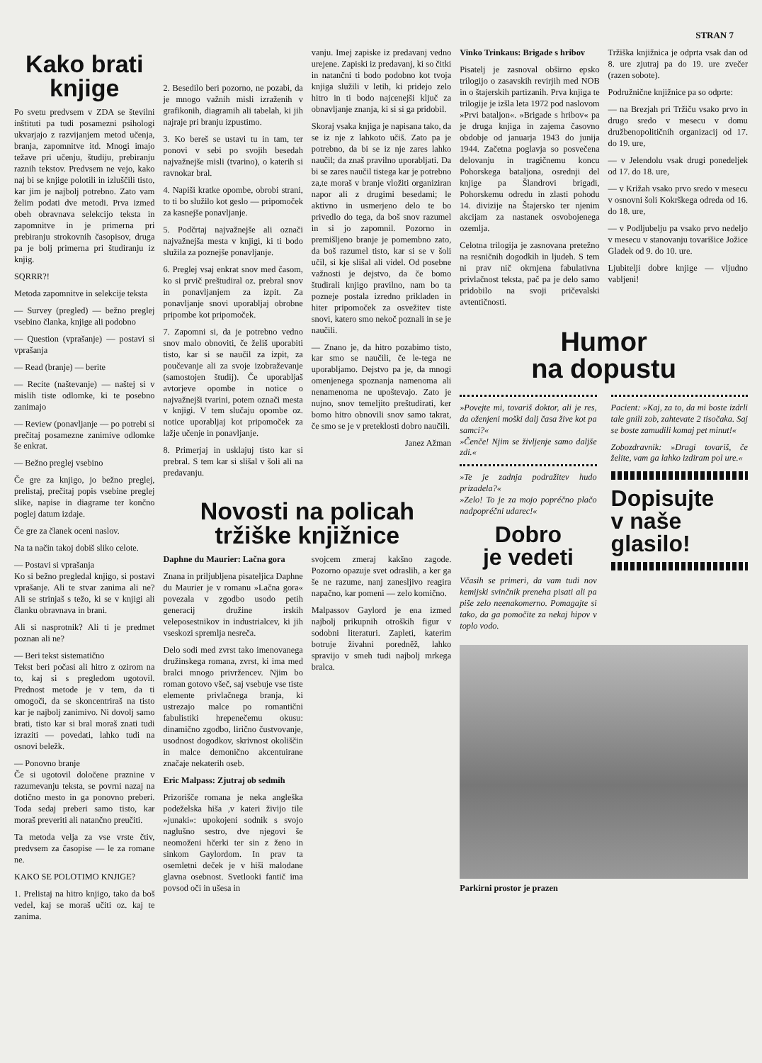STRAN 7
Kako brati knjige
Po svetu predvsem v ZDA se številni inštituti pa tudi posamezni psihologi ukvarjajo z razvijanjem metod učenja, branja, zapomnitve itd. Mnogi imajo težave pri učenju, študiju, prebiranju raznih tekstov. Predvsem ne vejo, kako naj bi se knjige polotili in izluščili tisto, kar jim je najbolj potrebno. Zato vam želim podati dve metodi. Prva izmed obeh obravnava selekcijo teksta in zapomnitve in je primerna pri prebiranju strokovnih časopisov, druga pa je bolj primerna pri študiranju iz knjig.
SQRRR?!
Metoda zapomnitve in selekcije teksta
— Survey (pregled) — bežno preglej vsebino članka, knjige ali podobno
— Question (vprašanje) — postavi si vprašanja
— Read (branje) — berite
— Recite (naštevanje) — naštej si v mislih tiste odlomke, ki te posebno zanimajo
— Review (ponavljanje — po potrebi si prečitaj posamezne zanimive odlomke še enkrat.
— Bežno preglej vsebino
Če gre za knjigo, jo bežno preglej, prelistaj, prečitaj popis vsebine preglej slike, napise in diagrame ter končno poglej datum izdaje.
Če gre za članek oceni naslov.
Na ta način takoj dobiš sliko celote.
— Postavi si vprašanja
Ko si bežno pregledal knjigo, si postavi vprašanje. Ali te stvar zanima ali ne? Ali se strinjaš s težo, ki se v knjigi ali članku obravnava in brani.
Ali si nasprotnik? Ali ti je predmet poznan ali ne?
— Beri tekst sistematično
Tekst beri počasi ali hitro z ozirom na to, kaj si s pregledom ugotovil. Prednost metode je v tem, da ti omogoči, da se skoncentriraš na tisto kar je najbolj zanimivo. Ni dovolj samo brati, tisto kar si bral moraš znati tudi izraziti — povedati, lahko tudi na osnovi beležk.
— Ponovno branje
Če si ugotovil določene praznine v razumevanju teksta, se povrni nazaj na dotično mesto in ga ponovno preberi. Toda sedaj preberi samo tisto, kar moraš preveriti ali natančno preučiti.
Ta metoda velja za vse vrste čtiv, predvsem za časopise — le za romane ne.
KAKO SE POLOTIMO KNJIGE?
1. Prelistaj na hitro knjigo, tako da boš vedel, kaj se moraš učiti oz. kaj te zanima.
2. Besedilo beri pozorno, ne pozabi, da je mnogo važnih misli izraženih v grafikonih, diagramih ali tabelah, ki jih najraje pri branju izpustimo.
3. Ko bereš se ustavi tu in tam, ter ponovi v sebi po svojih besedah najvažnejše misli (tvarino), o katerih si ravnokar bral.
4. Napiši kratke opombe, obrobi strani, to ti bo služilo kot geslo — pripomoček za kasnejše ponavljanje.
5. Podčrtaj najvažnejše ali označi najvažnejša mesta v knjigi, ki ti bodo služila za poznejše ponavljanje.
6. Preglej vsaj enkrat snov med časom, ko si prvič preštudiral oz. prebral snov in ponavljanjem za izpit. Za ponavljanje snovi uporabljaj obrobne pripombe kot pripomoček.
7. Zapomni si, da je potrebno vedno snov malo obnoviti, če želiš uporabiti tisto, kar si se naučil za izpit, za poučevanje ali za svoje izobraževanje (samostojen študij). Če uporabljaš avtorjeve opombe in notice o najvažnejši tvarini, potem označi mesta v knjigi. V tem slučaju opombe oz. notice uporabljaj kot pripomoček za lažje učenje in ponavljanje.
8. Primerjaj in usklajuj tisto kar si prebral. S tem kar si slišal v šoli ali na predavanju.
vanju. Imej zapiske iz predavanj vedno urejene. Zapiski iz predavanj, ki so čitki in natančni ti bodo podobno kot tvoja knjiga služili v letih, ki pridejo zelo hitro in ti bodo najcenejši ključ za obnavljanje znanja, ki si si ga pridobil.
Skoraj vsaka knjiga je napisana tako, da se iz nje z lahkoto učiš. Zato pa je potrebno, da bi se iz nje zares lahko naučil; da znaš pravilno uporabljati. Da bi se zares naučil tistega kar je potrebno za,te moraš v branje vložiti organiziran napor ali z drugimi besedami; le aktivno in usmerjeno delo te bo privedlo do tega, da boš snov razumel in si jo zapomnil. Pozorno in premišljeno branje je pomembno zato, da boš razumel tisto, kar si se v šoli učil, si kje slišal ali videl. Od posebne važnosti je dejstvo, da če bomo študirali knjigo pravilno, nam bo ta pozneje postala izredno prikladen in hiter pripomoček za osvežitev tiste snovi, katero smo nekoč poznali in se je naučili.
— Znano je, da hitro pozabimo tisto, kar smo se naučili, če le-tega ne uporabljamo. Dejstvo pa je, da mnogi omenjenega spoznanja namenoma ali nenamenoma ne upoštevajo. Zato je nujno, snov temeljito preštudirati, ker bomo hitro obnovili snov samo takrat, če smo se je v preteklosti dobro naučili.
Janez Ažman
Novosti na policah
tržiške knjižnice
Daphne du Maurier: Lačna gora
Znana in priljubljena pisateljica Daphne du Maurier je v romanu »Lačna gora« povezala v zgodbo usodo petih generacij družine irskih veleposestnikov in industrialcev, ki jih vseskozi spremlja nesreča.
Delo sodi med zvrst tako imenovanega družinskega romana, zvrst, ki ima med bralci mnogo privržencev. Njim bo roman gotovo všeč, saj vsebuje vse tiste elemente privlačnega branja, ki ustrezajo malce po romantični fabulistiki hrepenečemu okusu: dinamično zgodbo, lirično čustvovanje, usodnost dogodkov, skrivnost okoliščin in malce demonično akcentuirane značaje nekaterih oseb.
Eric Malpass: Zjutraj ob sedmih
Prizorišče romana je neka angleška podeželska hiša ,v kateri živijo tile »junaki«: upokojeni sodnik s svojo naglušno sestro, dve njegovi še neomoženi hčerki ter sin z ženo in sinkom Gaylordom. In prav ta osemletni deček je v hiši malodane glavna osebnost. Svetlooki fantič ima povsod oči in ušesa in
svojcem zmeraj kakšno zagode. Pozorno opazuje svet odraslih, a ker ga še ne razume, nanj zanesljivo reagira napačno, kar pomeni — zelo komično.
Malpassov Gaylord je ena izmed najbolj prikupnih otroških figur v sodobni literaturi. Zapleti, katerim botruje živahni poredněž, lahko spravijo v smeh tudi najbolj mrkega bralca.
Vinko Trinkaus: Brigade s hribov
Pisatelj je zasnoval obširno epsko trilogijo o zasavskih revirjih med NOB in o štajerskih partizanih. Prva knjiga te trilogije je izšla leta 1972 pod naslovom »Prvi bataljon«. »Brigade s hribov« pa je druga knjiga in zajema časovno obdobje od januarja 1943 do junija 1944. Začetna poglavja so posvečena delovanju in tragičnemu koncu Pohorskega bataljona, osrednji del knjige pa Šlandrovi brigadi, Pohorskemu odredu in zlasti pohodu 14. divizije na Štajersko ter njenim akcijam za nastanek osvobojenega ozemlja.
Celotna trilogija je zasnovana pretežno na resničnih dogodkih in ljudeh. S tem ni prav nič okrnjena fabulativna privlačnost teksta, pač pa je delo samo pridobilo na svoji pričevalski avtentičnosti.
Tržiška knjižnica je odprta vsak dan od 8. ure zjutraj pa do 19. ure zvečer (razen sobote).
Podružnične knjižnice pa so odprte:
— na Brezjah pri Tržiču vsako prvo in drugo sredo v mesecu v domu družbenopolitičnih organizacij od 17. do 19. ure,
— v Jelendolu vsak drugi ponedeljek od 17. do 18. ure,
— v Križah vsako prvo sredo v mesecu v osnovni šoli Kokrškega odreda od 16. do 18. ure,
— v Podljubelju pa vsako prvo nedeljo v mesecu v stanovanju tovarišice Jožice Gladek od 9. do 10. ure.
Ljubitelji dobre knjige — vljudno vabljeni!
Humor
na dopustu
»Povejte mi, tovariš doktor, ali je res, da oženjeni moški dalj časa žive kot pa samci?«
»Čenče! Njim se življenje samo daljše zdi.«
»Te je zadnja podražitev hudo prizadela?«
»Zelo! To je za mojo popréčno plačo nadpopréčni udarec!«
Dobro
je vedeti
Včasih se primeri, da vam tudi nov kemijski svinčnik preneha pisati ali pa piše zelo neenakomerno. Pomagajte si tako, da ga pomočite za nekaj hipov v toplo vodo.
Pacient: »Kaj, za to, da mi boste izdrli tale gnili zob, zahtevate 2 tisočaka. Saj se boste zamudili komaj pet minut!«
Zobozdravnik: »Dragi tovariš, če želite, vam ga lahko izdiram pol ure.«
Dopisujte
v naše
glasilo!
Parkirni prostor je prazen